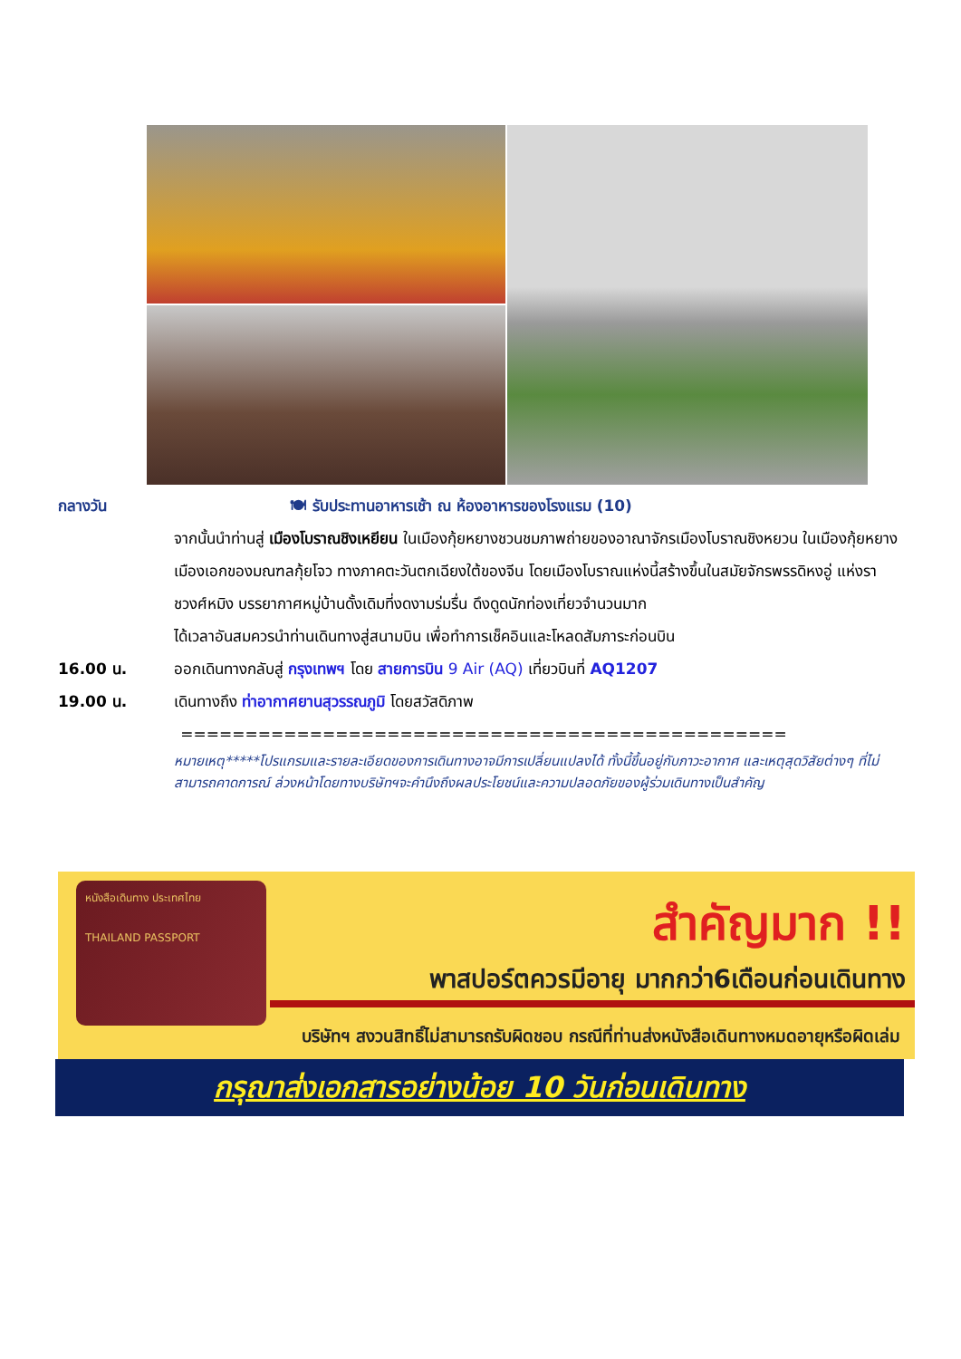กลางวัน 🍽 รับประทานอาหารเช้า ณ ห้องอาหารของโรงแรม (10)
จากนั้นนำท่านสู่ เมืองโบราณชิงเหยียน ในเมืองกุ้ยหยางชวนชมภาพถ่ายของอาณาจักรเมืองโบราณชิงหยวน ในเมืองกุ้ยหยาง เมืองเอกของมณฑลกุ้ยโจว ทางภาคตะวันตกเฉียงใต้ของจีน โดยเมืองโบราณแห่งนี้สร้างขึ้นในสมัยจักรพรรดิหงอู่ แห่งราชวงศ์หมิง บรรยากาศหมู่บ้านดั้งเดิมที่งดงามร่มรื่น ดึงดูดนักท่องเที่ยวจำนวนมาก
ได้เวลาอันสมควรนำท่านเดินทางสู่สนามบิน เพื่อทำการเช็คอินและโหลดสัมภาระก่อนบิน
16.00 น. ออกเดินทางกลับสู่ กรุงเทพฯ โดย สายการบิน 9 Air (AQ) เที่ยวบินที่ AQ1207
19.00 น. เดินทางถึง ท่าอากาศยานสุวรรณภูมิ โดยสวัสดิภาพ
===============================================
หมายเหตุ*****โปรแกรมและรายละเอียดของการเดินทางอาจมีการเปลี่ยนแปลงได้ ทั้งนี้ขึ้นอยู่กับภาวะอากาศ และเหตุสุดวิสัยต่างๆ ที่ไม่สามารถคาดการณ์ ล่วงหน้าโดยทางบริษัทฯจะคำนึงถึงผลประโยชน์และความปลอดภัยของผู้ร่วมเดินทางเป็นสำคัญ
หนังสือเดินทาง ประเทศไทย
THAILAND PASSPORT
สำคัญมาก !!
พาสปอร์ตควรมีอายุ มากกว่า6เดือนก่อนเดินทาง
บริษัทฯ สงวนสิทธิ์ไม่สามารถรับผิดชอบ กรณีที่ท่านส่งหนังสือเดินทางหมดอายุหรือผิดเล่ม
กรุณาส่งเอกสารอย่างน้อย 10 วันก่อนเดินทาง